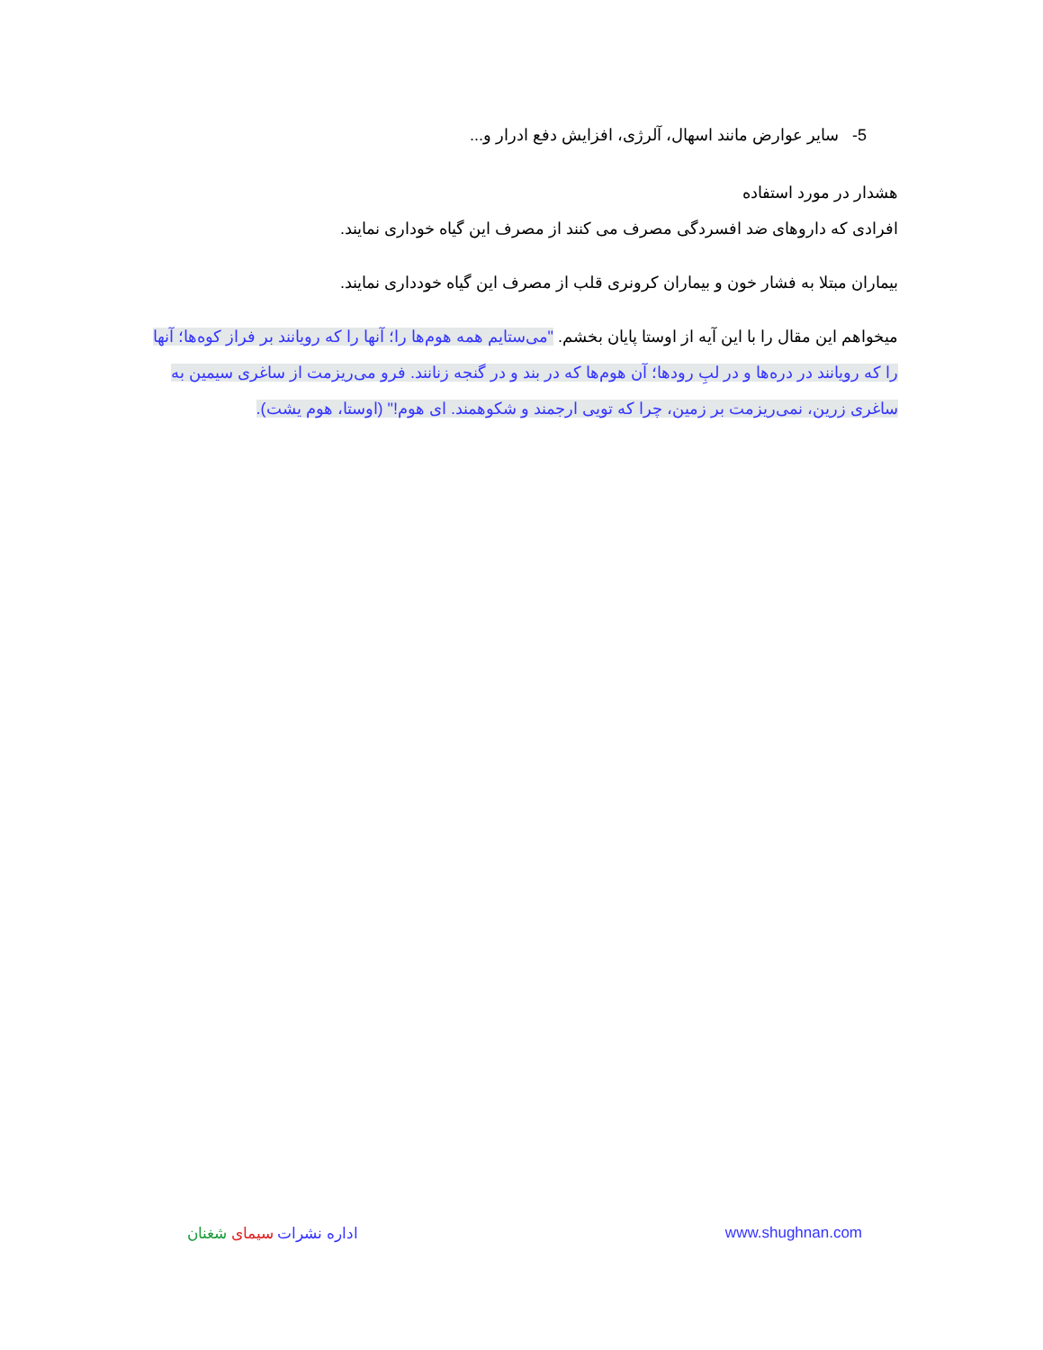5- سایر عوارض مانند اسهال، آلرژی، افزایش دفع ادرار و...
هشدار در مورد استفاده
افرادی که داروهای ضد افسردگی مصرف می کنند از مصرف این گیاه خوداری نمایند.
بیماران مبتلا به فشار خون و بیماران کرونری قلب از مصرف این گیاه خودداری نمایند.
میخواهم این مقال را با این آیه از اوستا پایان بخشم. "می‌ستایم همه هوم‌ها را؛ آنها را که رویانند بر فراز کوه‌ها؛ آنها را که رویانند در دره‌ها و در لبِ رودها؛ آن هوم‌ها که در بند و در گنجه زنانند. فرو می‌ریزمت از ساغری سیمین به ساغری زرین، نمی‌ریزمت بر زمین، چرا که تویی ارجمند و شکوهمند. ای هوم!" (اوستا، هوم یشت).
اداره نشرات سیمای شغنان www.shughnan.com